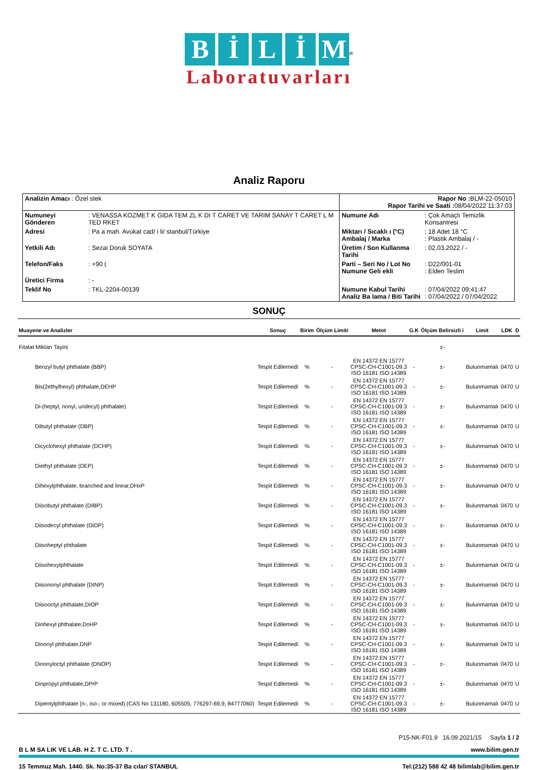BİLİM
<sup>®</sup>
Laboratuvarları
Analiz Raporu
| Analizin Amacı : Özel stek | | Rapor No : BLM-22-05010 Rapor Tarihi ve Saati : 08/04/2022 11:37:03 | |
| Numuneyi Gönderen | : VENASSA KOZMET K GIDA TEM ZL K DI T CARET VE TARIM SANAY T CARET L M TED RKET | Numune Adı | : Çok Amaçlı Temizlik Konsantresi |
| Adresi | : Pa a mah. Avukat cad/ i li/ stanbul/Türkiye | Miktarı / Sıcaklı ı (°C) Ambalaj / Marka | : 18 Adet 18 °C : Plastik Ambalaj / - |
| Yetkili Adı | : Sezai Doruk SOYATA | Üretim / Son Kullanma Tarihi | : 02.03.2022 / - |
| Telefon/Faks | : +90 ( | Parti – Seri No / Lot No Numune Geli ekli | : D22/001-01 : Elden Teslim |
| Üretici Firma | : - | | |
| Teklif No | : TKL-2204-00139 | Numune Kabul Tarihi Analiz Ba lama / Biti Tarihi | : 07/04/2022 09:41:47 : 07/04/2022 / 07/04/2022 |
SONUÇ
| Muayene ve Analizler | Sonuç | Birim | Ölçüm Limiti | Metot | G.K | Ölçüm Belirsizli i | Limit | LDK | D |
| --- | --- | --- | --- | --- | --- | --- | --- | --- | --- |
| Fitalat Miktarı Tayini | | | | | | ±- | | | |
| Benzyl butyl phthalate (BBP) | Tespit Edilemedi | % | - | EN 14372 EN 15777 CPSC-CH-C1001-09.3 ISO 16181 ISO 14389 | - | ±- | Bulunmamalı | 0470 | U |
| Bis(2ethylhexyl) phthalate,DEHP | Tespit Edilemedi | % | - | EN 14372 EN 15777 CPSC-CH-C1001-09.3 ISO 16181 ISO 14389 | - | ±- | Bulunmamalı | 0470 | U |
| Di-(heptyl, nonyl, undecyl) phthalate) | Tespit Edilemedi | % | - | EN 14372 EN 15777 CPSC-CH-C1001-09.3 ISO 16181 ISO 14389 | - | ±- | Bulunmamalı | 0470 | U |
| Dibutyl phthalate (DBP) | Tespit Edilemedi | % | - | EN 14372 EN 15777 CPSC-CH-C1001-09.3 ISO 16181 ISO 14389 | - | ±- | Bulunmamalı | 0470 | U |
| Dicyclohexyl phthalate (DCHP) | Tespit Edilemedi | % | - | EN 14372 EN 15777 CPSC-CH-C1001-09.3 ISO 16181 ISO 14389 | - | ±- | Bulunmamalı | 0470 | U |
| Diethyl phthalate (DEP) | Tespit Edilemedi | % | - | EN 14372 EN 15777 CPSC-CH-C1001-09.3 ISO 16181 ISO 14389 | - | ±- | Bulunmamalı | 0470 | U |
| Dihexylphthalate, branched and linear,DHxP | Tespit Edilemedi | % | - | EN 14372 EN 15777 CPSC-CH-C1001-09.3 ISO 16181 ISO 14389 | - | ±- | Bulunmamalı | 0470 | U |
| Diisobutyl phthalate (DIBP) | Tespit Edilemedi | % | - | EN 14372 EN 15777 CPSC-CH-C1001-09.3 ISO 16181 ISO 14389 | - | ±- | Bulunmamalı | 0470 | U |
| Diisodecyl phthalate (DIDP) | Tespit Edilemedi | % | - | EN 14372 EN 15777 CPSC-CH-C1001-09.3 ISO 16181 ISO 14389 | - | ±- | Bulunmamalı | 0470 | U |
| Diisoheptyl phthalate | Tespit Edilemedi | % | - | EN 14372 EN 15777 CPSC-CH-C1001-09.3 ISO 16181 ISO 14389 | - | ±- | Bulunmamalı | 0470 | U |
| Diisohexylphthalate | Tespit Edilemedi | % | - | EN 14372 EN 15777 CPSC-CH-C1001-09.3 ISO 16181 ISO 14389 | - | ±- | Bulunmamalı | 0470 | U |
| Diisononyl phthalate (DINP) | Tespit Edilemedi | % | - | EN 14372 EN 15777 CPSC-CH-C1001-09.3 ISO 16181 ISO 14389 | - | ±- | Bulunmamalı | 0470 | U |
| Diisooctyl phthalate,DIOP | Tespit Edilemedi | % | - | EN 14372 EN 15777 CPSC-CH-C1001-09.3 ISO 16181 ISO 14389 | - | ±- | Bulunmamalı | 0470 | U |
| Dinhexyl phthalate,DnHP | Tespit Edilemedi | % | - | EN 14372 EN 15777 CPSC-CH-C1001-09.3 ISO 16181 ISO 14389 | - | ±- | Bulunmamalı | 0470 | U |
| Dinonyl phthalate,DNP | Tespit Edilemedi | % | - | EN 14372 EN 15777 CPSC-CH-C1001-09.3 ISO 16181 ISO 14389 | - | ±- | Bulunmamalı | 0470 | U |
| Dinonyloctyl phthalate (DNOP) | Tespit Edilemedi | % | - | EN 14372 EN 15777 CPSC-CH-C1001-09.3 ISO 16181 ISO 14389 | - | ±- | Bulunmamalı | 0470 | U |
| Dinpropyl phthalate,DPrP | Tespit Edilemedi | % | - | EN 14372 EN 15777 CPSC-CH-C1001-09.3 ISO 16181 ISO 14389 | - | ±- | Bulunmamalı | 0470 | U |
| Dipentylphthalate (n-, iso-, or mixed) (CAS No 131180, 605505, 776297-69,9, 84777060) | Tespit Edilemedi | % | - | EN 14372 EN 15777 CPSC-CH-C1001-09.3 ISO 16181 ISO 14389 | - | ±- | Bulunmamalı | 0470 | U |
P15-NK-F01.9 16.09.2021/15 Sayfa 1 / 2
B L M SA LIK VE LAB. H Z. T C. LTD. T . www.bilim.gen.tr
15 Temmuz Mah. 1440. Sk. No:35-37 Ba cılar/ STANBUL Tel:(212) 588 42 48 bilimlab@bilim.gen.tr